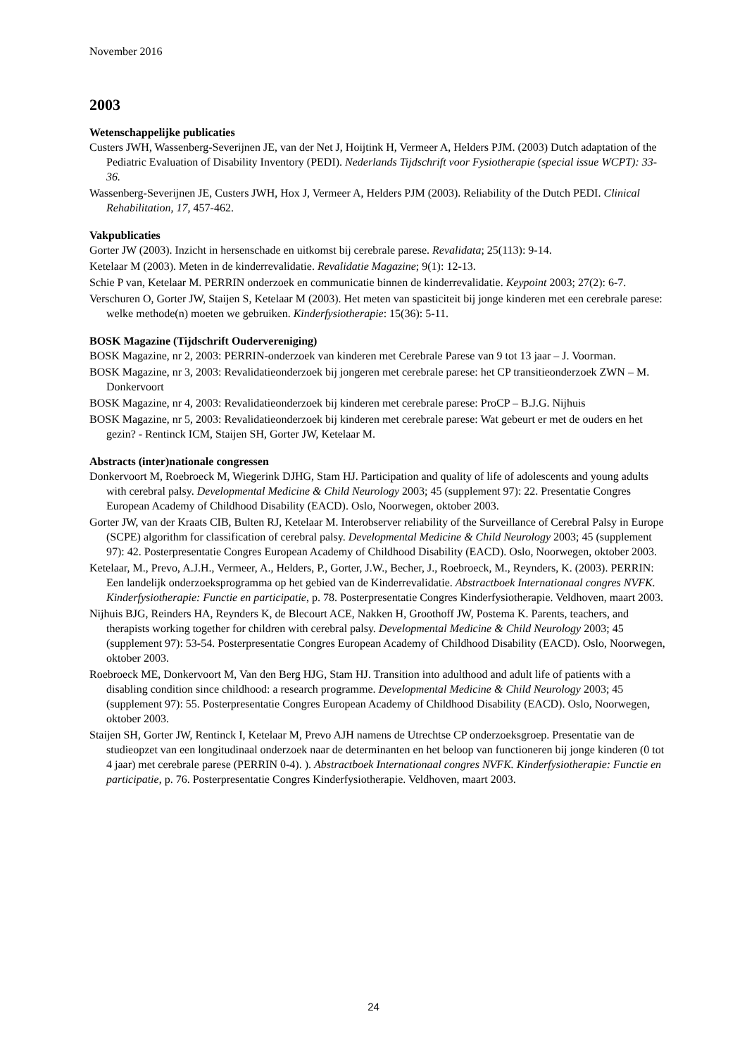November 2016
2003
Wetenschappelijke publicaties
Custers JWH, Wassenberg-Severijnen JE, van der Net J, Hoijtink H, Vermeer A, Helders PJM. (2003) Dutch adaptation of the Pediatric Evaluation of Disability Inventory (PEDI). Nederlands Tijdschrift voor Fysiotherapie (special issue WCPT): 33-36.
Wassenberg-Severijnen JE, Custers JWH, Hox J, Vermeer A, Helders PJM (2003). Reliability of the Dutch PEDI. Clinical Rehabilitation, 17, 457-462.
Vakpublicaties
Gorter JW (2003). Inzicht in hersenschade en uitkomst bij cerebrale parese. Revalidata; 25(113): 9-14.
Ketelaar M (2003). Meten in de kinderrevalidatie. Revalidatie Magazine; 9(1): 12-13.
Schie P van, Ketelaar M. PERRIN onderzoek en communicatie binnen de kinderrevalidatie. Keypoint 2003; 27(2): 6-7.
Verschuren O, Gorter JW, Staijen S, Ketelaar M (2003). Het meten van spasticiteit bij jonge kinderen met een cerebrale parese: welke methode(n) moeten we gebruiken. Kinderfysiotherapie: 15(36): 5-11.
BOSK Magazine (Tijdschrift Oudervereniging)
BOSK Magazine, nr 2, 2003: PERRIN-onderzoek van kinderen met Cerebrale Parese van 9 tot 13 jaar – J. Voorman.
BOSK Magazine, nr 3, 2003: Revalidatieonderzoek bij jongeren met cerebrale parese: het CP transitieonderzoek ZWN – M. Donkervoort
BOSK Magazine, nr 4, 2003: Revalidatieonderzoek bij kinderen met cerebrale parese: ProCP – B.J.G. Nijhuis
BOSK Magazine, nr 5, 2003: Revalidatieonderzoek bij kinderen met cerebrale parese: Wat gebeurt er met de ouders en het gezin? - Rentinck ICM, Staijen SH, Gorter JW, Ketelaar M.
Abstracts (inter)nationale congressen
Donkervoort M, Roebroeck M, Wiegerink DJHG, Stam HJ. Participation and quality of life of adolescents and young adults with cerebral palsy. Developmental Medicine & Child Neurology 2003; 45 (supplement 97): 22. Presentatie Congres European Academy of Childhood Disability (EACD). Oslo, Noorwegen, oktober 2003.
Gorter JW, van der Kraats CIB, Bulten RJ, Ketelaar M. Interobserver reliability of the Surveillance of Cerebral Palsy in Europe (SCPE) algorithm for classification of cerebral palsy. Developmental Medicine & Child Neurology 2003; 45 (supplement 97): 42. Posterpresentatie Congres European Academy of Childhood Disability (EACD). Oslo, Noorwegen, oktober 2003.
Ketelaar, M., Prevo, A.J.H., Vermeer, A., Helders, P., Gorter, J.W., Becher, J., Roebroeck, M., Reynders, K. (2003). PERRIN: Een landelijk onderzoeksprogramma op het gebied van de Kinderrevalidatie. Abstractboek Internationaal congres NVFK. Kinderfysiotherapie: Functie en participatie, p. 78. Posterpresentatie Congres Kinderfysiotherapie. Veldhoven, maart 2003.
Nijhuis BJG, Reinders HA, Reynders K, de Blecourt ACE, Nakken H, Groothoff JW, Postema K. Parents, teachers, and therapists working together for children with cerebral palsy. Developmental Medicine & Child Neurology 2003; 45 (supplement 97): 53-54. Posterpresentatie Congres European Academy of Childhood Disability (EACD). Oslo, Noorwegen, oktober 2003.
Roebroeck ME, Donkervoort M, Van den Berg HJG, Stam HJ. Transition into adulthood and adult life of patients with a disabling condition since childhood: a research programme. Developmental Medicine & Child Neurology 2003; 45 (supplement 97): 55. Posterpresentatie Congres European Academy of Childhood Disability (EACD). Oslo, Noorwegen, oktober 2003.
Staijen SH, Gorter JW, Rentinck I, Ketelaar M, Prevo AJH namens de Utrechtse CP onderzoeksgroep. Presentatie van de studieopzet van een longitudinaal onderzoek naar de determinanten en het beloop van functioneren bij jonge kinderen (0 tot 4 jaar) met cerebrale parese (PERRIN 0-4). ). Abstractboek Internationaal congres NVFK. Kinderfysiotherapie: Functie en participatie, p. 76. Posterpresentatie Congres Kinderfysiotherapie. Veldhoven, maart 2003.
24